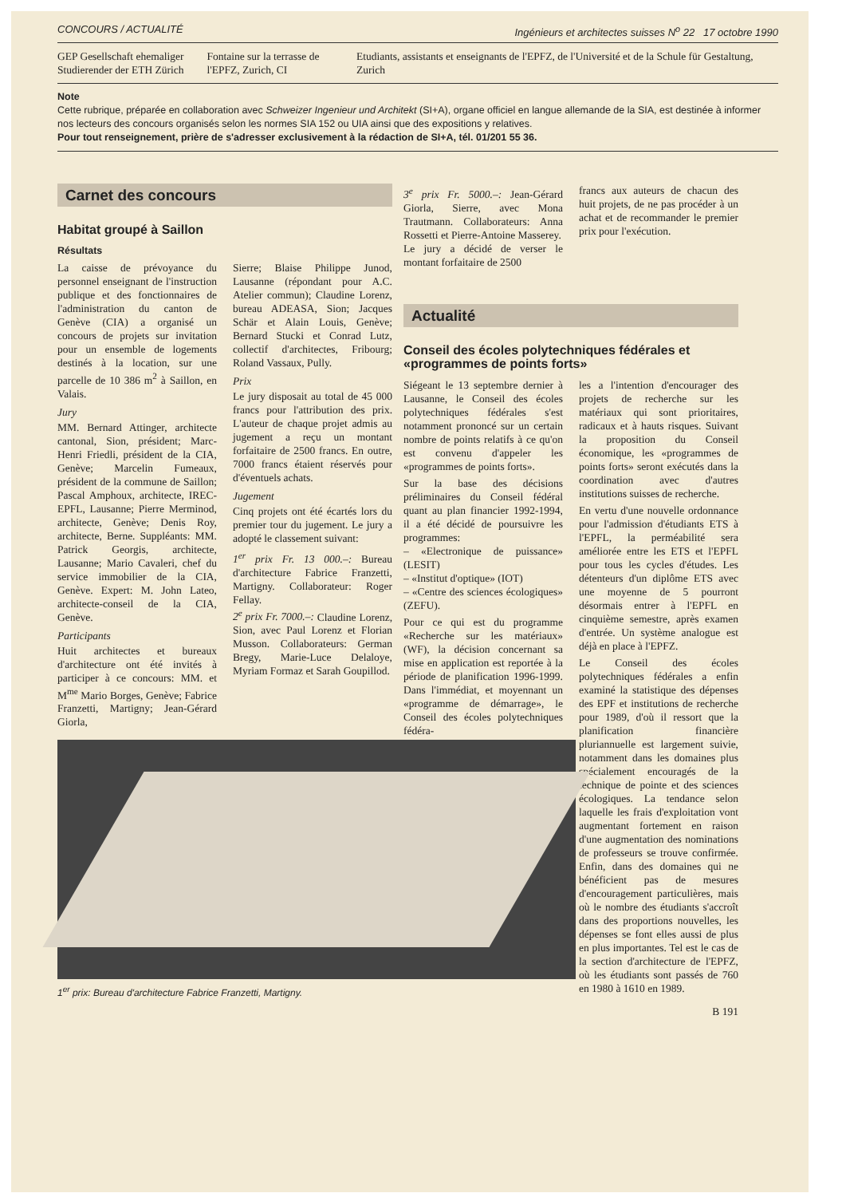CONCOURS / ACTUALITÉ Ingénieurs et architectes suisses N<sup>o</sup> 22 17 octobre 1990
GEP Gesellschaft ehemaliger Studierender der ETH Zürich
Fontaine sur la terrasse de l'EPFZ, Zurich, CI
Etudiants, assistants et enseignants de l'EPFZ, de l'Université et de la Schule für Gestaltung, Zurich
Note
Cette rubrique, préparée en collaboration avec Schweizer Ingenieur und Architekt (SI+A), organe officiel en langue allemande de la SIA, est destinée à informer nos lecteurs des concours organisés selon les normes SIA 152 ou UIA ainsi que des expositions y relatives.
Pour tout renseignement, prière de s'adresser exclusivement à la rédaction de SI+A, tél. 01/201 55 36.
Carnet des concours
Habitat groupé à Saillon
Résultats
La caisse de prévoyance du personnel enseignant de l'instruction publique et des fonctionnaires de l'administration du canton de Genève (CIA) a organisé un concours de projets sur invitation pour un ensemble de logements destinés à la location, sur une parcelle de 10 386 m<sup>2</sup> à Saillon, en Valais.
Jury
MM. Bernard Attinger, architecte cantonal, Sion, président; Marc-Henri Friedli, président de la CIA, Genève; Marcelin Fumeaux, président de la commune de Saillon; Pascal Amphoux, architecte, IREC-EPFL, Lausanne; Pierre Merminod, architecte, Genève; Denis Roy, architecte, Berne. Suppléants: MM. Patrick Georgis, architecte, Lausanne; Mario Cavaleri, chef du service immobilier de la CIA, Genève. Expert: M. John Lateo, architecte-conseil de la CIA, Genève.
Participants
Huit architectes et bureaux d'architecture ont été invités à participer à ce concours: MM. et M<sup>me</sup> Mario Borges, Genève; Fabrice Franzetti, Martigny; Jean-Gérard Giorla,
Sierre; Blaise Philippe Junod, Lausanne (répondant pour A.C. Atelier commun); Claudine Lorenz, bureau ADEASA, Sion; Jacques Schär et Alain Louis, Genève; Bernard Stucki et Conrad Lutz, collectif d'architectes, Fribourg; Roland Vassaux, Pully.
Prix
Le jury disposait au total de 45 000 francs pour l'attribution des prix. L'auteur de chaque projet admis au jugement a reçu un montant forfaitaire de 2500 francs. En outre, 7000 francs étaient réservés pour d'éventuels achats.
Jugement
Cinq projets ont été écartés lors du premier tour du jugement. Le jury a adopté le classement suivant:
1<sup>er</sup> prix Fr. 13 000.–: Bureau d'architecture Fabrice Franzetti, Martigny. Collaborateur: Roger Fellay.
2<sup>e</sup> prix Fr. 7000.–: Claudine Lorenz, Sion, avec Paul Lorenz et Florian Musson. Collaborateurs: German Bregy, Marie-Luce Delaloye, Myriam Formaz et Sarah Goupillod.
1<sup>er</sup> prix: Bureau d'architecture Fabrice Franzetti, Martigny.
3<sup>e</sup> prix Fr. 5000.–: Jean-Gérard Giorla, Sierre, avec Mona Trautmann. Collaborateurs: Anna Rossetti et Pierre-Antoine Masserey.
Le jury a décidé de verser le montant forfaitaire de 2500
francs aux auteurs de chacun des huit projets, de ne pas procéder à un achat et de recommander le premier prix pour l'exécution.
Actualité
Conseil des écoles polytechniques fédérales et «programmes de points forts»
Siégeant le 13 septembre dernier à Lausanne, le Conseil des écoles polytechniques fédérales s'est notamment prononcé sur un certain nombre de points relatifs à ce qu'on est convenu d'appeler les «programmes de points forts».
Sur la base des décisions préliminaires du Conseil fédéral quant au plan financier 1992-1994, il a été décidé de poursuivre les programmes:
– «Electronique de puissance» (LESIT)
– «Institut d'optique» (IOT)
– «Centre des sciences écologiques» (ZEFU).
Pour ce qui est du programme «Recherche sur les matériaux» (WF), la décision concernant sa mise en application est reportée à la période de planification 1996-1999. Dans l'immédiat, et moyennant un «programme de démarrage», le Conseil des écoles polytechniques fédéra-
les a l'intention d'encourager des projets de recherche sur les matériaux qui sont prioritaires, radicaux et à hauts risques. Suivant la proposition du Conseil économique, les «programmes de points forts» seront exécutés dans la coordination avec d'autres institutions suisses de recherche.
En vertu d'une nouvelle ordonnance pour l'admission d'étudiants ETS à l'EPFL, la perméabilité sera améliorée entre les ETS et l'EPFL pour tous les cycles d'études. Les détenteurs d'un diplôme ETS avec une moyenne de 5 pourront désormais entrer à l'EPFL en cinquième semestre, après examen d'entrée. Un système analogue est déjà en place à l'EPFZ.
Le Conseil des écoles polytechniques fédérales a enfin examiné la statistique des dépenses des EPF et institutions de recherche pour 1989, d'où il ressort que la planification financière pluriannuelle est largement suivie, notamment dans les domaines plus spécialement encouragés de la technique de pointe et des sciences écologiques. La tendance selon laquelle les frais d'exploitation vont augmentant fortement en raison d'une augmentation des nominations de professeurs se trouve confirmée. Enfin, dans des domaines qui ne bénéficient pas de mesures d'encouragement particulières, mais où le nombre des étudiants s'accroît dans des proportions nouvelles, les dépenses se font elles aussi de plus en plus importantes. Tel est le cas de la section d'architecture de l'EPFZ, où les étudiants sont passés de 760 en 1980 à 1610 en 1989.
B 191